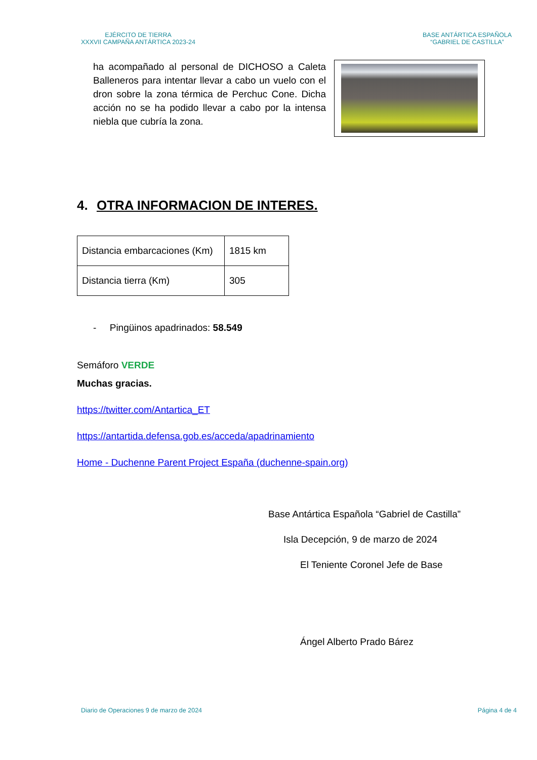EJÉRCITO DE TIERRA
XXXVII CAMPAÑA ANTÁRTICA 2023-24
BASE ANTÁRTICA ESPAÑOLA
“GABRIEL DE CASTILLA”
ha acompañado al personal de DICHOSO a Caleta Balleneros para intentar llevar a cabo un vuelo con el dron sobre la zona térmica de Perchuc Cone. Dicha acción no se ha podido llevar a cabo por la intensa niebla que cubría la zona.
4. OTRA INFORMACION DE INTERES.
| Distancia embarcaciones (Km) | 1815 km |
| Distancia tierra (Km) | 305 |
- Pingüinos apadrinados: 58.549
Semáforo VERDE
Muchas gracias.
https://twitter.com/Antartica_ET
https://antartida.defensa.gob.es/acceda/apadrinamiento
Home - Duchenne Parent Project España (duchenne-spain.org)
Base Antártica Española “Gabriel de Castilla”
Isla Decepción, 9 de marzo de 2024
El Teniente Coronel Jefe de Base
Ángel Alberto Prado Bárez
Diario de Operaciones 9 de marzo de 2024 Página 4 de 4